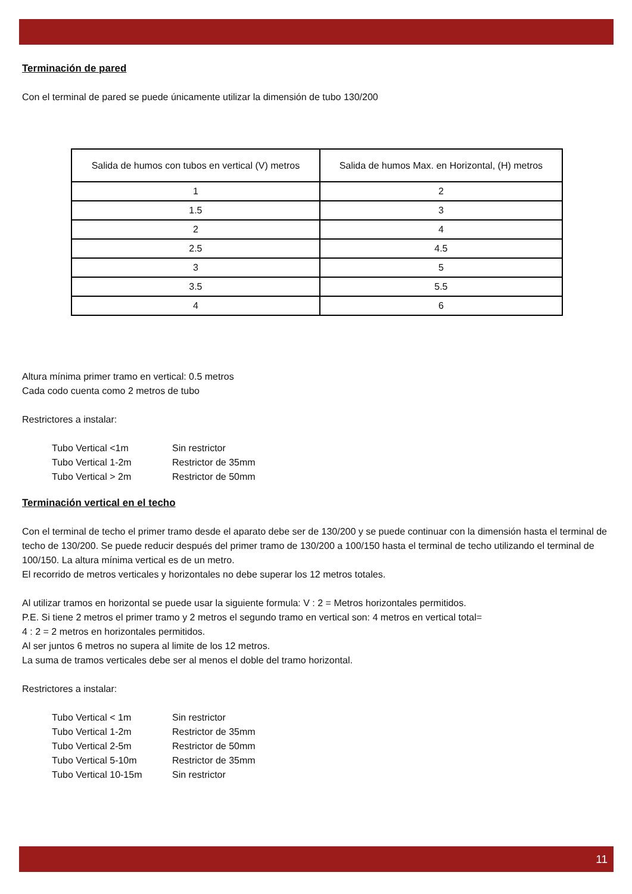Terminación de pared
Con el terminal de pared se puede únicamente utilizar la dimensión de tubo 130/200
| Salida de humos con tubos en vertical (V) metros | Salida de humos Max. en Horizontal, (H) metros |
| 1 | 2 |
| 1.5 | 3 |
| 2 | 4 |
| 2.5 | 4.5 |
| 3 | 5 |
| 3.5 | 5.5 |
| 4 | 6 |
Altura mínima primer tramo en vertical: 0.5 metros
Cada codo cuenta como 2 metros de tubo
Restrictores a instalar:
Tubo Vertical <1m Sin restrictor
Tubo Vertical 1-2m Restrictor de 35mm
Tubo Vertical > 2m Restrictor de 50mm
Terminación vertical en el techo
Con el terminal de techo el primer tramo desde el aparato debe ser de 130/200 y se puede continuar con la dimensión hasta el terminal de techo de 130/200. Se puede reducir después del primer tramo de 130/200 a 100/150 hasta el terminal de techo utilizando el terminal de 100/150. La altura mínima vertical es de un metro.
El recorrido de metros verticales y horizontales no debe superar los 12 metros totales.
Al utilizar tramos en horizontal se puede usar la siguiente formula: V : 2 = Metros horizontales permitidos.
P.E. Si tiene 2 metros el primer tramo y 2 metros el segundo tramo en vertical son: 4 metros en vertical total=
4 : 2 = 2 metros en horizontales permitidos.
Al ser juntos 6 metros no supera al limite de los 12 metros.
La suma de tramos verticales debe ser al menos el doble del tramo horizontal.
Restrictores a instalar:
Tubo Vertical < 1m Sin restrictor
Tubo Vertical 1-2m Restrictor de 35mm
Tubo Vertical 2-5m Restrictor de 50mm
Tubo Vertical 5-10m Restrictor de 35mm
Tubo Vertical 10-15m Sin restrictor
11